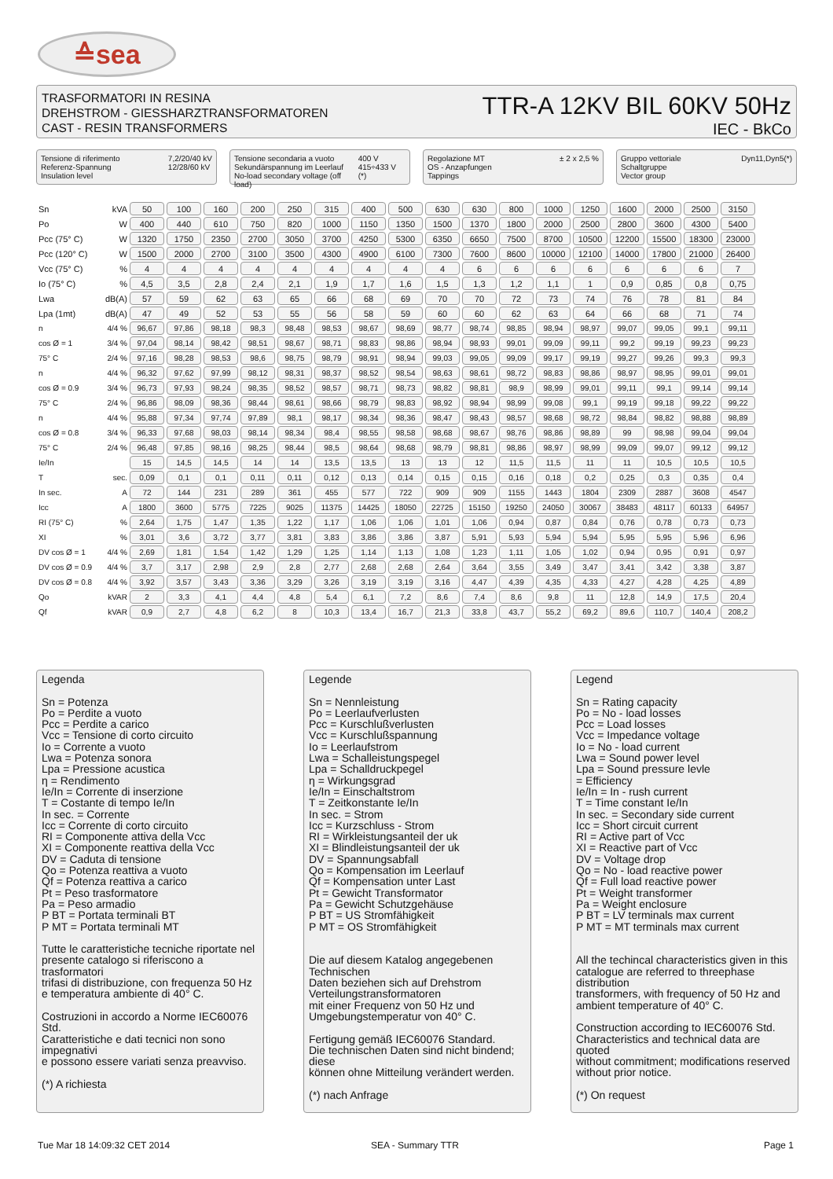≙sea
TRASFORMATORI IN RESINA
DREHSTROM - GIESSHARZTRANSFORMATOREN
CAST - RESIN TRANSFORMERS
TTR-A 12KV BIL 60KV 50Hz
IEC - BkCo
Tensione di riferimento
Referenz-Spannung
Insulation level 7,2/20/40 kV
12/28/60 kV
Tensione secondaria a vuoto
Sekundärspannung im Leerlauf
No-load secondary voltage (off load) 400 V
415÷433 V (*)
Regolazione MT
OS - Anzapfungen
Tappings ± 2 x 2,5 %
Gruppo vettoriale
Schaltgruppe
Vector group Dyn11,Dyn5(*)
| Sn | kVA | 50 | 100 | 160 | 200 | 250 | 315 | 400 | 500 | 630 | 630 | 800 | 1000 | 1250 | 1600 | 2000 | 2500 | 3150 |
| Po | W | 400 | 440 | 610 | 750 | 820 | 1000 | 1150 | 1350 | 1500 | 1370 | 1800 | 2000 | 2500 | 2800 | 3600 | 4300 | 5400 |
| Pcc (75° C) | W | 1320 | 1750 | 2350 | 2700 | 3050 | 3700 | 4250 | 5300 | 6350 | 6650 | 7500 | 8700 | 10500 | 12200 | 15500 | 18300 | 23000 |
| Pcc (120° C) | W | 1500 | 2000 | 2700 | 3100 | 3500 | 4300 | 4900 | 6100 | 7300 | 7600 | 8600 | 10000 | 12100 | 14000 | 17800 | 21000 | 26400 |
| Vcc (75° C) | % | 4 | 4 | 4 | 4 | 4 | 4 | 4 | 4 | 4 | 6 | 6 | 6 | 6 | 6 | 6 | 6 | 7 |
| Io (75° C) | % | 4,5 | 3,5 | 2,8 | 2,4 | 2,1 | 1,9 | 1,7 | 1,6 | 1,5 | 1,3 | 1,2 | 1,1 | 1 | 0,9 | 0,85 | 0,8 | 0,75 |
| Lwa | dB(A) | 57 | 59 | 62 | 63 | 65 | 66 | 68 | 69 | 70 | 70 | 72 | 73 | 74 | 76 | 78 | 81 | 84 |
| Lpa (1mt) | dB(A) | 47 | 49 | 52 | 53 | 55 | 56 | 58 | 59 | 60 | 60 | 62 | 63 | 64 | 66 | 68 | 71 | 74 |
| n | 4/4 % | 96,67 | 97,86 | 98,18 | 98,3 | 98,48 | 98,53 | 98,67 | 98,69 | 98,77 | 98,74 | 98,85 | 98,94 | 98,97 | 99,07 | 99,05 | 99,1 | 99,11 |
| cos Ø = 1 | 3/4 % | 97,04 | 98,14 | 98,42 | 98,51 | 98,67 | 98,71 | 98,83 | 98,86 | 98,94 | 98,93 | 99,01 | 99,09 | 99,11 | 99,2 | 99,19 | 99,23 | 99,23 |
| 75° C | 2/4 % | 97,16 | 98,28 | 98,53 | 98,6 | 98,75 | 98,79 | 98,91 | 98,94 | 99,03 | 99,05 | 99,09 | 99,17 | 99,19 | 99,27 | 99,26 | 99,3 | 99,3 |
| n | 4/4 % | 96,32 | 97,62 | 97,99 | 98,12 | 98,31 | 98,37 | 98,52 | 98,54 | 98,63 | 98,61 | 98,72 | 98,83 | 98,86 | 98,97 | 98,95 | 99,01 | 99,01 |
| cos Ø = 0.9 | 3/4 % | 96,73 | 97,93 | 98,24 | 98,35 | 98,52 | 98,57 | 98,71 | 98,73 | 98,82 | 98,81 | 98,9 | 98,99 | 99,01 | 99,11 | 99,1 | 99,14 | 99,14 |
| 75° C | 2/4 % | 96,86 | 98,09 | 98,36 | 98,44 | 98,61 | 98,66 | 98,79 | 98,83 | 98,92 | 98,94 | 98,99 | 99,08 | 99,1 | 99,19 | 99,18 | 99,22 | 99,22 |
| n | 4/4 % | 95,88 | 97,34 | 97,74 | 97,89 | 98,1 | 98,17 | 98,34 | 98,36 | 98,47 | 98,43 | 98,57 | 98,68 | 98,72 | 98,84 | 98,82 | 98,88 | 98,89 |
| cos Ø = 0.8 | 3/4 % | 96,33 | 97,68 | 98,03 | 98,14 | 98,34 | 98,4 | 98,55 | 98,58 | 98,68 | 98,67 | 98,76 | 98,86 | 98,89 | 99 | 98,98 | 99,04 | 99,04 |
| 75° C | 2/4 % | 96,48 | 97,85 | 98,16 | 98,25 | 98,44 | 98,5 | 98,64 | 98,68 | 98,79 | 98,81 | 98,86 | 98,97 | 98,99 | 99,09 | 99,07 | 99,12 | 99,12 |
| Ie/In | | 15 | 14,5 | 14,5 | 14 | 14 | 13,5 | 13,5 | 13 | 13 | 12 | 11,5 | 11,5 | 11 | 11 | 10,5 | 10,5 | 10,5 |
| T | sec. | 0,09 | 0,1 | 0,1 | 0,11 | 0,11 | 0,12 | 0,13 | 0,14 | 0,15 | 0,15 | 0,16 | 0,18 | 0,2 | 0,25 | 0,3 | 0,35 | 0,4 |
| In sec. | A | 72 | 144 | 231 | 289 | 361 | 455 | 577 | 722 | 909 | 909 | 1155 | 1443 | 1804 | 2309 | 2887 | 3608 | 4547 |
| Icc | A | 1800 | 3600 | 5775 | 7225 | 9025 | 11375 | 14425 | 18050 | 22725 | 15150 | 19250 | 24050 | 30067 | 38483 | 48117 | 60133 | 64957 |
| RI (75° C) | % | 2,64 | 1,75 | 1,47 | 1,35 | 1,22 | 1,17 | 1,06 | 1,06 | 1,01 | 1,06 | 0,94 | 0,87 | 0,84 | 0,76 | 0,78 | 0,73 | 0,73 |
| XI | % | 3,01 | 3,6 | 3,72 | 3,77 | 3,81 | 3,83 | 3,86 | 3,86 | 3,87 | 5,91 | 5,93 | 5,94 | 5,94 | 5,95 | 5,95 | 5,96 | 6,96 |
| DV cos Ø = 1 | 4/4 % | 2,69 | 1,81 | 1,54 | 1,42 | 1,29 | 1,25 | 1,14 | 1,13 | 1,08 | 1,23 | 1,11 | 1,05 | 1,02 | 0,94 | 0,95 | 0,91 | 0,97 |
| DV cos Ø = 0.9 | 4/4 % | 3,7 | 3,17 | 2,98 | 2,9 | 2,8 | 2,77 | 2,68 | 2,68 | 2,64 | 3,64 | 3,55 | 3,49 | 3,47 | 3,41 | 3,42 | 3,38 | 3,87 |
| DV cos Ø = 0.8 | 4/4 % | 3,92 | 3,57 | 3,43 | 3,36 | 3,29 | 3,26 | 3,19 | 3,19 | 3,16 | 4,47 | 4,39 | 4,35 | 4,33 | 4,27 | 4,28 | 4,25 | 4,89 |
| Qo | kVAR | 2 | 3,3 | 4,1 | 4,4 | 4,8 | 5,4 | 6,1 | 7,2 | 8,6 | 7,4 | 8,6 | 9,8 | 11 | 12,8 | 14,9 | 17,5 | 20,4 |
| Qf | kVAR | 0,9 | 2,7 | 4,8 | 6,2 | 8 | 10,3 | 13,4 | 16,7 | 21,3 | 33,8 | 43,7 | 55,2 | 69,2 | 89,6 | 110,7 | 140,4 | 208,2 |
Legenda
Sn = Potenza
Po = Perdite a vuoto
Pcc = Perdite a carico
Vcc = Tensione di corto circuito
Io = Corrente a vuoto
Lwa = Potenza sonora
Lpa = Pressione acustica
η = Rendimento
Ie/In = Corrente di inserzione
T = Costante di tempo Ie/In
In sec. = Corrente
Icc = Corrente di corto circuito
RI = Componente attiva della Vcc
XI = Componente reattiva della Vcc
DV = Caduta di tensione
Qo = Potenza reattiva a vuoto
Qf = Potenza reattiva a carico
Pt = Peso trasformatore
Pa = Peso armadio
P BT = Portata terminali BT
P MT = Portata terminali MT
Tutte le caratteristiche tecniche riportate nel presente catalogo si riferiscono a trasformatori
trifasi di distribuzione, con frequenza 50 Hz e temperatura ambiente di 40° C.
Costruzioni in accordo a Norme IEC60076 Std.
Caratteristiche e dati tecnici non sono impegnativi
e possono essere variati senza preavviso.
(*) A richiesta
Legende
Sn = Nennleistung
Po = Leerlaufverlusten
Pcc = Kurschlußverlusten
Vcc = Kurschlußspannung
Io = Leerlaufstrom
Lwa = Schalleistungspegel
Lpa = Schalldruckpegel
η = Wirkungsgrad
Ie/In = Einschaltstrom
T = Zeitkonstante Ie/In
In sec. = Strom
Icc = Kurzschluss - Strom
RI = Wirkleistungsanteil der uk
XI = Blindleistungsanteil der uk
DV = Spannungsabfall
Qo = Kompensation im Leerlauf
Qf = Kompensation unter Last
Pt = Gewicht Transformator
Pa = Gewicht Schutzgehäuse
P BT = US Stromfähigkeit
P MT = OS Stromfähigkeit
Die auf diesem Katalog angegebenen Technischen
Daten beziehen sich auf Drehstrom Verteilungstransformatoren
mit einer Frequenz von 50 Hz und Umgebungstemperatur von 40° C.
Fertigung gemäß IEC60076 Standard.
Die technischen Daten sind nicht bindend; diese
können ohne Mitteilung verändert werden.
(*) nach Anfrage
Legend
Sn = Rating capacity
Po = No - load losses
Pcc = Load losses
Vcc = Impedance voltage
Io = No - load current
Lwa = Sound power level
Lpa = Sound pressure levle
= Efficiency
Ie/In = In - rush current
T = Time constant Ie/In
In sec. = Secondary side current
Icc = Short circuit current
RI = Active part of Vcc
XI = Reactive part of Vcc
DV = Voltage drop
Qo = No - load reactive power
Qf = Full load reactive power
Pt = Weight transformer
Pa = Weight enclosure
P BT = LV terminals max current
P MT = MT terminals max current
All the techincal characteristics given in this catalogue are referred to threephase distribution
transformers, with frequency of 50 Hz and ambient temperature of 40° C.
Construction according to IEC60076 Std.
Characteristics and technical data are quoted
without commitment; modifications reserved without prior notice.
(*) On request
Tue Mar 18 14:09:32 CET 2014 SEA - Summary TTR Page 1